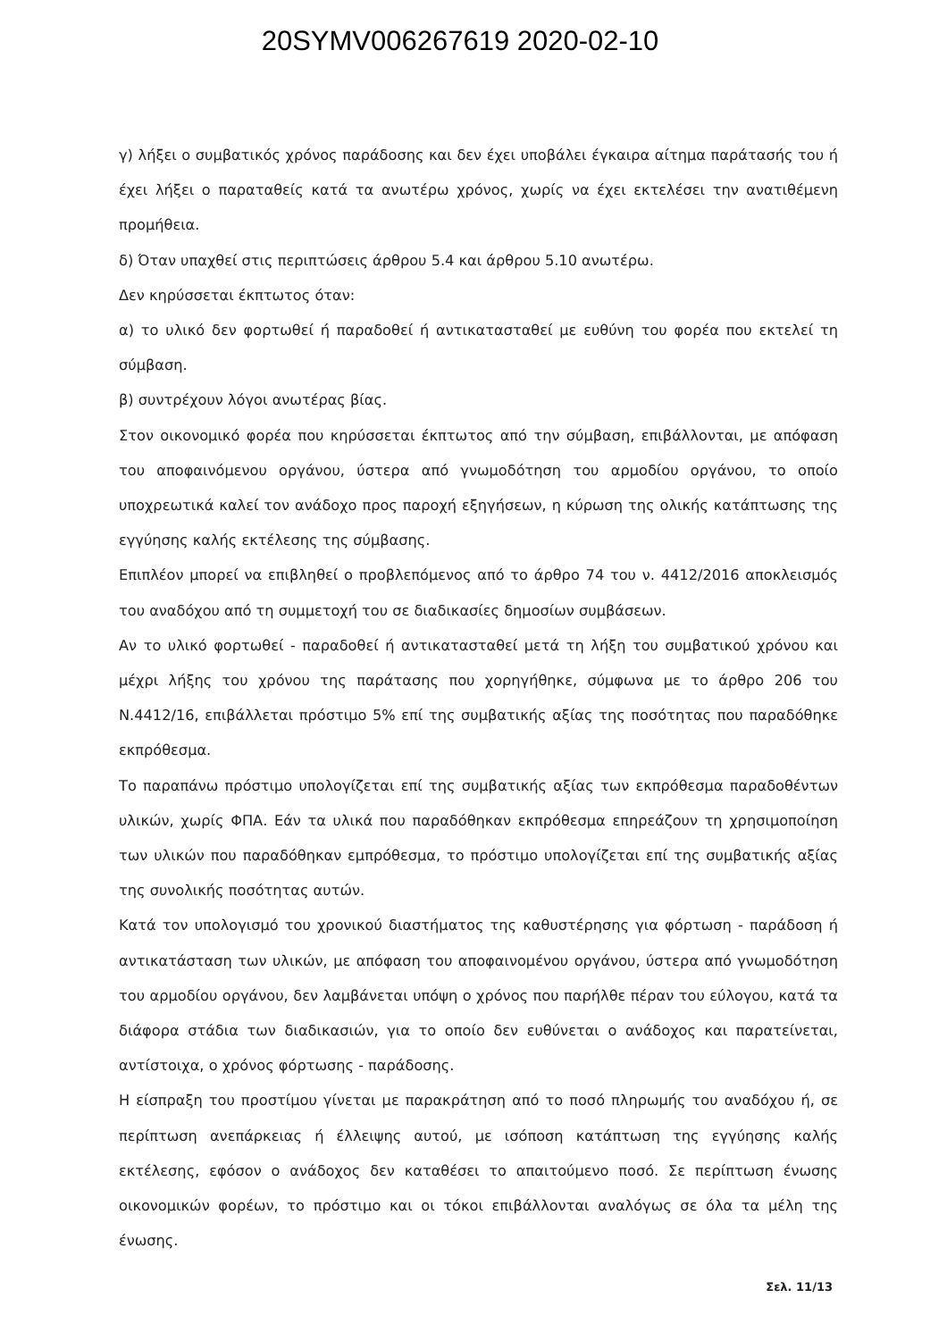20SYMV006267619 2020-02-10
γ) λήξει ο συμβατικός χρόνος παράδοσης και δεν έχει υποβάλει έγκαιρα αίτημα παράτασής του ή έχει λήξει ο παραταθείς κατά τα ανωτέρω χρόνος, χωρίς να έχει εκτελέσει την ανατιθέμενη προμήθεια.
δ) Όταν υπαχθεί στις περιπτώσεις άρθρου 5.4 και άρθρου 5.10 ανωτέρω.
Δεν κηρύσσεται έκπτωτος όταν:
α) το υλικό δεν φορτωθεί ή παραδοθεί ή αντικατασταθεί με ευθύνη του φορέα που εκτελεί τη σύμβαση.
β) συντρέχουν λόγοι ανωτέρας βίας.
Στον οικονομικό φορέα που κηρύσσεται έκπτωτος από την σύμβαση, επιβάλλονται, με απόφαση του αποφαινόμενου οργάνου, ύστερα από γνωμοδότηση του αρμοδίου οργάνου, το οποίο υποχρεωτικά καλεί τον ανάδοχο προς παροχή εξηγήσεων, η κύρωση της ολικής κατάπτωσης της εγγύησης καλής εκτέλεσης της σύμβασης.
Επιπλέον μπορεί να επιβληθεί ο προβλεπόμενος από το άρθρο 74 του ν. 4412/2016 αποκλεισμός του αναδόχου από τη συμμετοχή του σε διαδικασίες δημοσίων συμβάσεων.
Αν το υλικό φορτωθεί - παραδοθεί ή αντικατασταθεί μετά τη λήξη του συμβατικού χρόνου και μέχρι λήξης του χρόνου της παράτασης που χορηγήθηκε, σύμφωνα με το άρθρο 206 του Ν.4412/16, επιβάλλεται πρόστιμο 5% επί της συμβατικής αξίας της ποσότητας που παραδόθηκε εκπρόθεσμα.
Το παραπάνω πρόστιμο υπολογίζεται επί της συμβατικής αξίας των εκπρόθεσμα παραδοθέντων υλικών, χωρίς ΦΠΑ. Εάν τα υλικά που παραδόθηκαν εκπρόθεσμα επηρεάζουν τη χρησιμοποίηση των υλικών που παραδόθηκαν εμπρόθεσμα, το πρόστιμο υπολογίζεται επί της συμβατικής αξίας της συνολικής ποσότητας αυτών.
Κατά τον υπολογισμό του χρονικού διαστήματος της καθυστέρησης για φόρτωση - παράδοση ή αντικατάσταση των υλικών, με απόφαση του αποφαινομένου οργάνου, ύστερα από γνωμοδότηση του αρμοδίου οργάνου, δεν λαμβάνεται υπόψη ο χρόνος που παρήλθε πέραν του εύλογου, κατά τα διάφορα στάδια των διαδικασιών, για το οποίο δεν ευθύνεται ο ανάδοχος και παρατείνεται, αντίστοιχα, ο χρόνος φόρτωσης - παράδοσης.
Η είσπραξη του προστίμου γίνεται με παρακράτηση από το ποσό πληρωμής του αναδόχου ή, σε περίπτωση ανεπάρκειας ή έλλειψης αυτού, με ισόποση κατάπτωση της εγγύησης καλής εκτέλεσης, εφόσον ο ανάδοχος δεν καταθέσει το απαιτούμενο ποσό. Σε περίπτωση ένωσης οικονομικών φορέων, το πρόστιμο και οι τόκοι επιβάλλονται αναλόγως σε όλα τα μέλη της ένωσης.
​
Σελ. 11/13